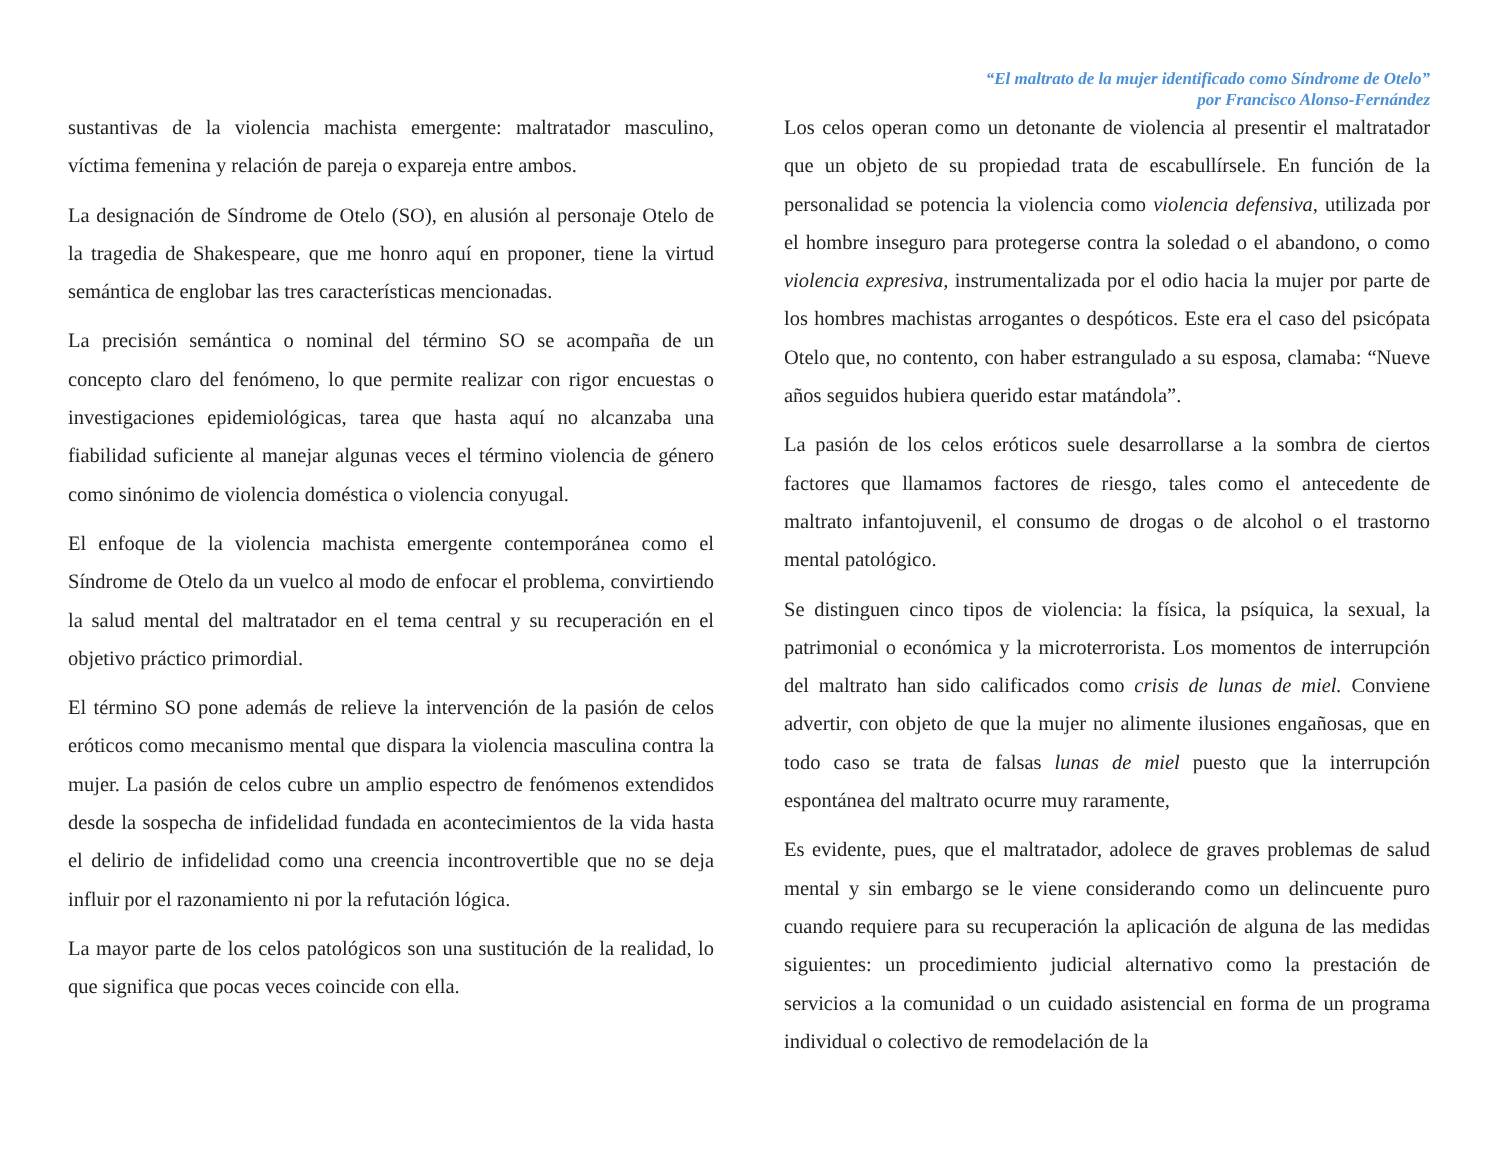“El maltrato de la mujer identificado como Síndrome de Otelo”
por Francisco Alonso-Fernández
sustantivas de la violencia machista emergente: maltratador masculino, víctima femenina y relación de pareja o expareja entre ambos.
La designación de Síndrome de Otelo (SO), en alusión al personaje Otelo de la tragedia de Shakespeare, que me honro aquí en proponer, tiene la virtud semántica de englobar las tres características mencionadas.
La precisión semántica o nominal del término SO se acompaña de un concepto claro del fenómeno, lo que permite realizar con rigor encuestas o investigaciones epidemiológicas, tarea que hasta aquí no alcanzaba una fiabilidad suficiente al manejar algunas veces el término violencia de género como sinónimo de violencia doméstica o violencia conyugal.
El enfoque de la violencia machista emergente contemporánea como el Síndrome de Otelo da un vuelco al modo de enfocar el problema, convirtiendo la salud mental del maltratador en el tema central y su recuperación en el objetivo práctico primordial.
El término SO pone además de relieve la intervención de la pasión de celos eróticos como mecanismo mental que dispara la violencia masculina contra la mujer. La pasión de celos cubre un amplio espectro de fenómenos extendidos desde la sospecha de infidelidad fundada en acontecimientos de la vida hasta el delirio de infidelidad como una creencia incontrovertible que no se deja influir por el razonamiento ni por la refutación lógica.
La mayor parte de los celos patológicos son una sustitución de la realidad, lo que significa que pocas veces coincide con ella.
Los celos operan como un detonante de violencia al presentir el maltratador que un objeto de su propiedad trata de escabullírsele. En función de la personalidad se potencia la violencia como violencia defensiva, utilizada por el hombre inseguro para protegerse contra la soledad o el abandono, o como violencia expresiva, instrumentalizada por el odio hacia la mujer por parte de los hombres machistas arrogantes o despóticos. Este era el caso del psicópata Otelo que, no contento, con haber estrangulado a su esposa, clamaba: “Nueve años seguidos hubiera querido estar matándola”.
La pasión de los celos eróticos suele desarrollarse a la sombra de ciertos factores que llamamos factores de riesgo, tales como el antecedente de maltrato infantojuvenil, el consumo de drogas o de alcohol o el trastorno mental patológico.
Se distinguen cinco tipos de violencia: la física, la psíquica, la sexual, la patrimonial o económica y la microterrorista. Los momentos de interrupción del maltrato han sido calificados como crisis de lunas de miel. Conviene advertir, con objeto de que la mujer no alimente ilusiones engañosas, que en todo caso se trata de falsas lunas de miel puesto que la interrupción espontánea del maltrato ocurre muy raramente,
Es evidente, pues, que el maltratador, adolece de graves problemas de salud mental y sin embargo se le viene considerando como un delincuente puro cuando requiere para su recuperación la aplicación de alguna de las medidas siguientes: un procedimiento judicial alternativo como la prestación de servicios a la comunidad o un cuidado asistencial en forma de un programa individual o colectivo de remodelación de la